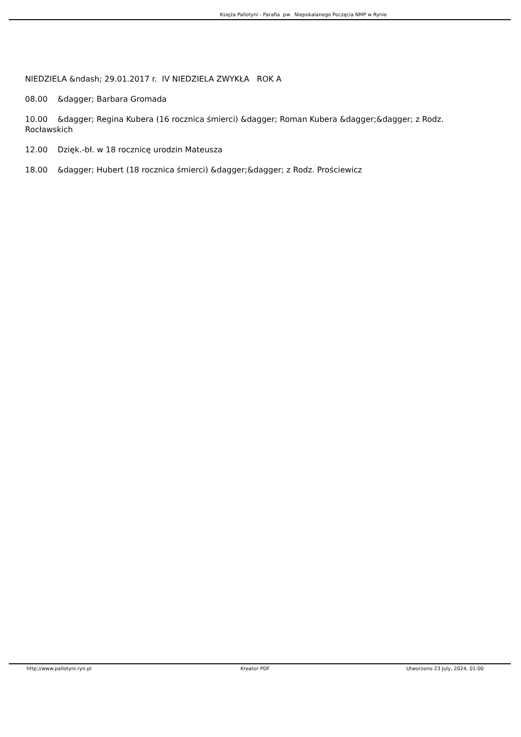Księża Pallotyni - Parafia pw. Niepokalanego Poczęcia NMP w Rynie
NIEDZIELA &ndash; 29.01.2017 r. IV NIEDZIELA ZWYKŁA ROK A
08.00 &dagger; Barbara Gromada
10.00 &dagger; Regina Kubera (16 rocznica śmierci) &dagger; Roman Kubera &dagger;&dagger; z Rodz. Rocławskich
12.00 Dzięk.-bł. w 18 rocznicę urodzin Mateusza
18.00 &dagger; Hubert (18 rocznica śmierci) &dagger;&dagger; z Rodz. Prościewicz
http://www.pallotyni.ryn.pl Kreator PDF Utworzono 23 July, 2024, 01:00